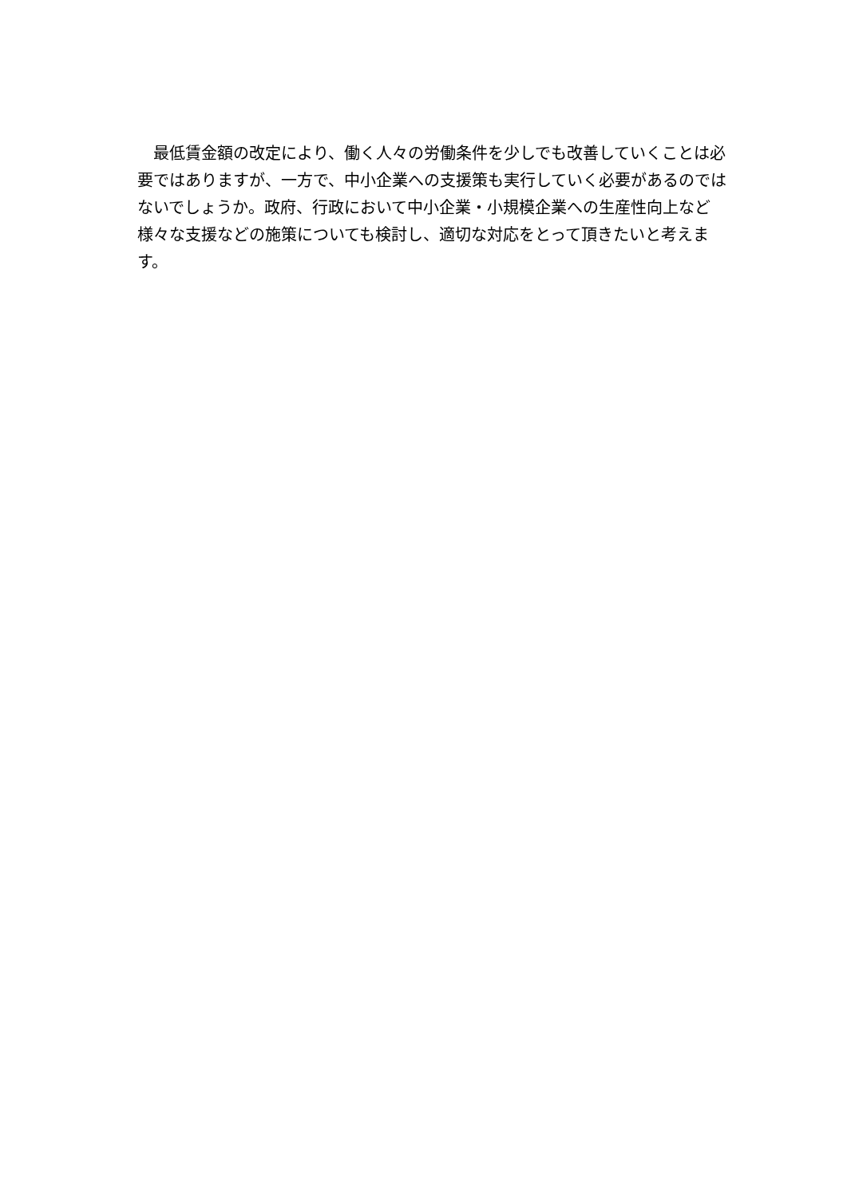最低賃金額の改定により、働く人々の労働条件を少しでも改善していくことは必要ではありますが、一方で、中小企業への支援策も実行していく必要があるのではないでしょうか。政府、行政において中小企業・小規模企業への生産性向上など様々な支援などの施策についても検討し、適切な対応をとって頂きたいと考えます。